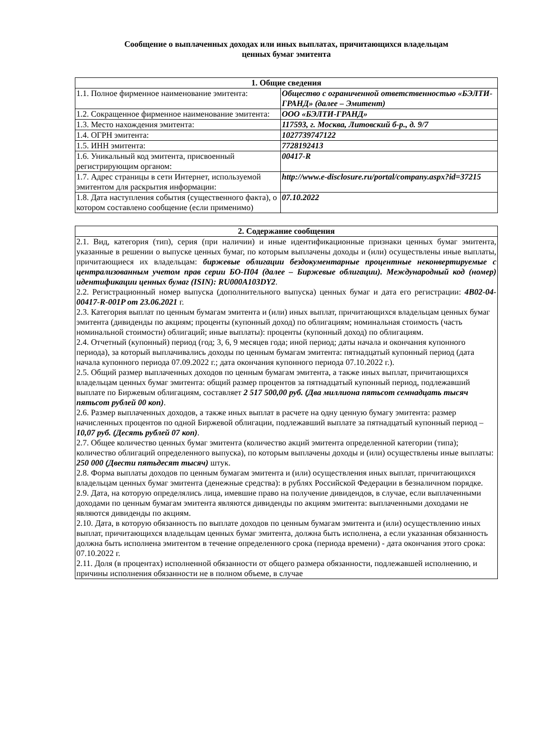Сообщение о выплаченных доходах или иных выплатах, причитающихся владельцам
ценных бумаг эмитента
| 1. Общие сведения | |
| --- | --- |
| 1.1. Полное фирменное наименование эмитента: | Общество с ограниченной ответственностью «БЭЛТИ-ГРАНД» (далее – Эмитент) |
| 1.2. Сокращенное фирменное наименование эмитента: | ООО «БЭЛТИ-ГРАНД» |
| 1.3. Место нахождения эмитента: | 117593, г. Москва, Литовский б-р., д. 9/7 |
| 1.4. ОГРН эмитента: | 1027739747122 |
| 1.5. ИНН эмитента: | 7728192413 |
| 1.6. Уникальный код эмитента, присвоенный регистрирующим органом: | 00417-R |
| 1.7. Адрес страницы в сети Интернет, используемой эмитентом для раскрытия информации: | http://www.e-disclosure.ru/portal/company.aspx?id=37215 |
| 1.8. Дата наступления события (существенного факта), о котором составлено сообщение (если применимо) | 07.10.2022 |
| 2. Содержание сообщения |
| --- |
| 2.1. Вид, категория (тип), серия (при наличии) и иные идентификационные признаки ценных бумаг эмитента, указанные в решении о выпуске ценных бумаг, по которым выплачены доходы и (или) осуществлены иные выплаты, причитающиеся их владельцам: биржевые облигации бездокументарные процентные неконвертируемые с централизованным учетом прав серии БО-П04 (далее – Биржевые облигации). Международный код (номер) идентификации ценных бумаг (ISIN): RU000A103DY2 . 2.2. Регистрационный номер выпуска (дополнительного выпуска) ценных бумаг и дата его регистрации: 4B02-04-00417-R-001P от 23.06.2021 г. 2.3. Категория выплат по ценным бумагам эмитента и (или) иных выплат, причитающихся владельцам ценных бумаг эмитента (дивиденды по акциям; проценты (купонный доход) по облигациям; номинальная стоимость (часть номинальной стоимости) облигаций; иные выплаты): проценты (купонный доход) по облигациям. 2.4. Отчетный (купонный) период (год; 3, 6, 9 месяцев года; иной период; даты начала и окончания купонного периода), за который выплачивались доходы по ценным бумагам эмитента: пятнадцатый купонный период (дата начала купонного периода 07.09.2022 г.; дата окончания купонного периода 07.10.2022 г.). 2.5. Общий размер выплаченных доходов по ценным бумагам эмитента, а также иных выплат, причитающихся владельцам ценных бумаг эмитента: общий размер процентов за пятнадцатый купонный период, подлежавший выплате по Биржевым облигациям, составляет 2 517 500,00 руб. (Два миллиона пятьсот семнадцать тысяч пятьсот рублей 00 коп) . 2.6. Размер выплаченных доходов, а также иных выплат в расчете на одну ценную бумагу эмитента: размер начисленных процентов по одной Биржевой облигации, подлежавший выплате за пятнадцатый купонный период – 10,07 руб. (Десять рублей 07 коп) . 2.7. Общее количество ценных бумаг эмитента (количество акций эмитента определенной категории (типа); количество облигаций определенного выпуска), по которым выплачены доходы и (или) осуществлены иные выплаты: 250 000 (Двести пятьдесят тысяч) штук. 2.8. Форма выплаты доходов по ценным бумагам эмитента и (или) осуществления иных выплат, причитающихся владельцам ценных бумаг эмитента (денежные средства): в рублях Российской Федерации в безналичном порядке. 2.9. Дата, на которую определялись лица, имевшие право на получение дивидендов, в случае, если выплаченными доходами по ценным бумагам эмитента являются дивиденды по акциям эмитента: выплаченными доходами не являются дивиденды по акциям. 2.10. Дата, в которую обязанность по выплате доходов по ценным бумагам эмитента и (или) осуществлению иных выплат, причитающихся владельцам ценных бумаг эмитента, должна быть исполнена, а если указанная обязанность должна быть исполнена эмитентом в течение определенного срока (периода времени) - дата окончания этого срока: 07.10.2022 г. 2.11. Доля (в процентах) исполненной обязанности от общего размера обязанности, подлежавшей исполнению, и причины исполнения обязанности не в полном объеме, в случае |